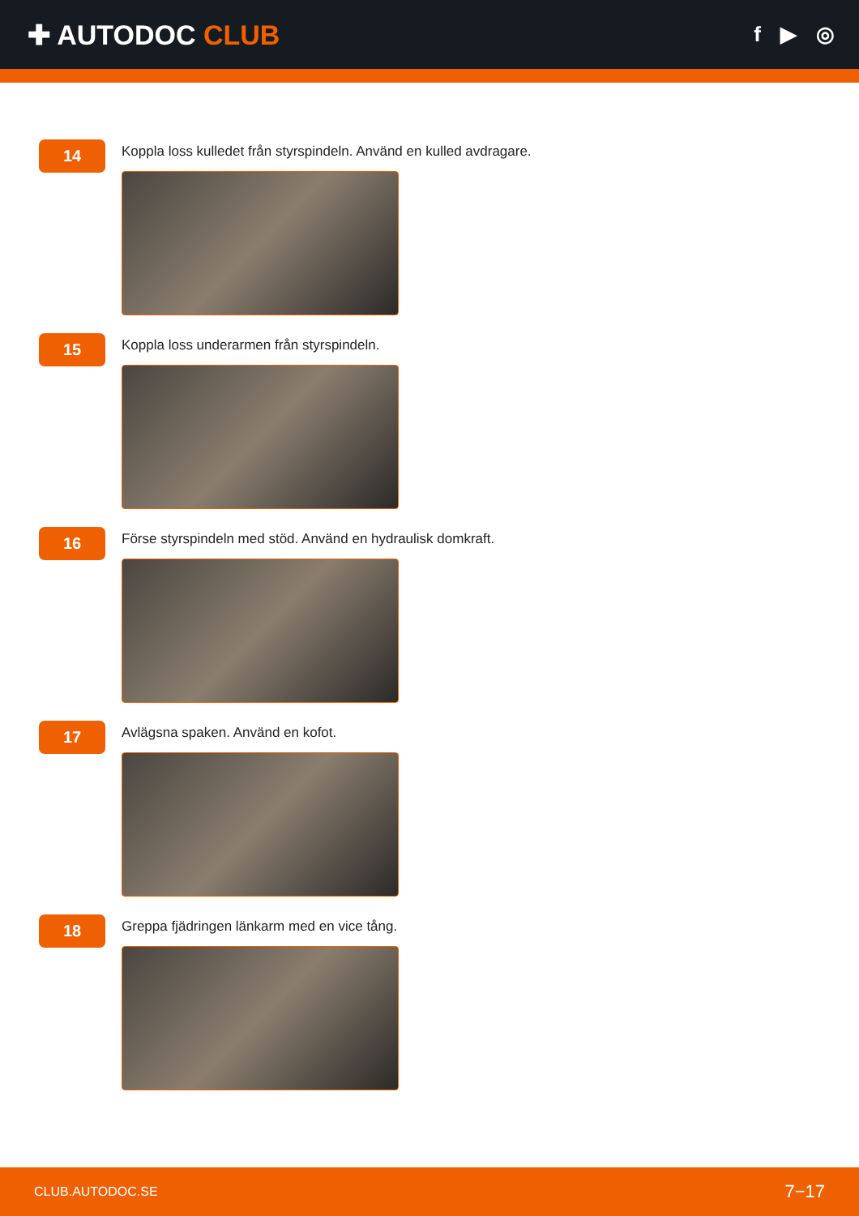✚ AUTODOC CLUB
f ▶ ◎
14
Koppla loss kulledet från styrspindeln. Använd en kulled avdragare.
15
Koppla loss underarmen från styrspindeln.
16
Förse styrspindeln med stöd. Använd en hydraulisk domkraft.
17
Avlägsna spaken. Använd en kofot.
18
Greppa fjädringen länkarm med en vice tång.
CLUB.AUTODOC.SE 7−17